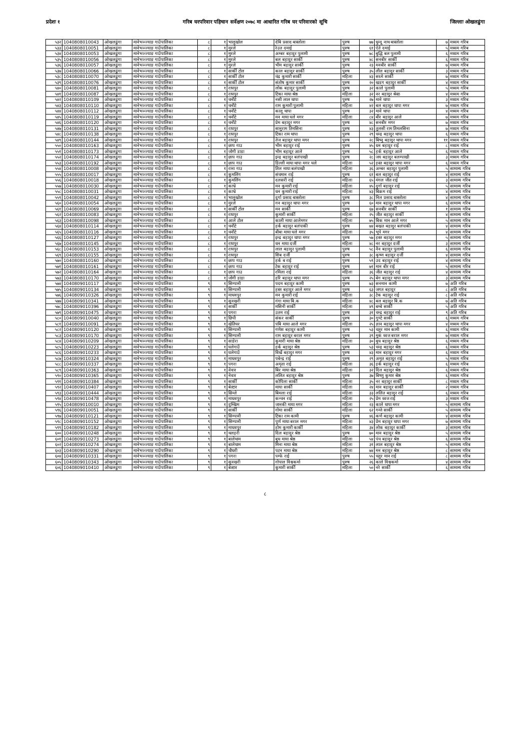प्रदेशः १ गरिब घरपरिवार पहिचान सर्वेक्षण २०७८ मा आधारित गरिब घर परिवारको सूचि जिल्लाः ओखलढुंगा
| ५३२ | 1040808010043 | ओखलढुंगा | मानेभञ्ज्याङ गाउँपालिका | ८ | १ | भालुखोल | देबि प्रसाद बास्तोला | पुरुष | ७७ | धुन्दू नाथ बास्तोला | ७ | मध्यम गरिब |
| ५३३ | 1040808010051 | ओखलढुंगा | मानेभञ्ज्याङ गाउँपालिका | ८ | १ | मुरले | रेउत दमाई | पुरुष | ६१ | ऐते दमाई | ५ | मध्यम गरिब |
| ५३४ | 1040808010053 | ओखलढुंगा | मानेभञ्ज्याङ गाउँपालिका | ८ | १ | मुरले | अम्बर बहादुर पुलामी | पुरुष | ७८ | बुद्धि बल पुलामी | ६ | मध्यम गरिब |
| ५३५ | 1040808010056 | ओखलढुंगा | मानेभञ्ज्याङ गाउँपालिका | ८ | १ | मुरले | बल बहादुर सार्की | पुरुष | ४८ | सनबीर सार्की | ६ | मध्यम गरिब |
| ५३६ | 1040808010057 | ओखलढुंगा | मानेभञ्ज्याङ गाउँपालिका | ८ | १ | मुरले | भीम बहादुर सार्की | पुरुष | २३ | मनबीर सार्की | ७ | मध्यम गरिब |
| ५३७ | 1040808010066 | ओखलढुंगा | मानेभञ्ज्याङ गाउँपालिका | ८ | १ | सार्की टोल | काल बहादुर सार्की | पुरुष | ३५ | लील बहादुर सार्की | ३ | मध्यम गरिब |
| ५३८ | 1040808010070 | ओखलढुंगा | मानेभञ्ज्याङ गाउँपालिका | ८ | १ | सार्की टोल | चंद्र कुमारी सार्की | महिला | ४३ | सम्र्मे सार्की | ७ | मध्यम गरिब |
| ५३९ | 1040808010076 | ओखलढुंगा | मानेभञ्ज्याङ गाउँपालिका | ८ | १ | सार्की टोल | संतोष कुमार सार्की | पुरुष | २० | खडग बहादुर सार्की | ४ | मध्यम गरिब |
| ५४० | 1040808010081 | ओखलढुंगा | मानेभञ्ज्याङ गाउँपालिका | ८ | १ | राघपुर | लोक बहादुर पुलामी | पुरुष | ३२ | काले पुलामी | ५ | मध्यम गरिब |
| ५४१ | 1040808010087 | ओखलढुंगा | मानेभञ्ज्याङ गाउँपालिका | ८ | १ | राघपुर | टिका माया श्रेष्ठ | महिला | ३२ | नर बहादुर श्रेस्ठ | ४ | मध्यम गरिब |
| ५४२ | 1040808010109 | ओखलढुंगा | मानेभञ्ज्याङ गाउँपालिका | ८ | १ | चनौटे | नसी लाल थापा | पुरुष | २७ | माने थापा | ३ | मध्यम गरिब |
| ५४३ | 1040808010110 | ओखलढुंगा | मानेभञ्ज्याङ गाउँपालिका | ८ | १ | चनौटे | राम कुमारी पुलामी | महिला | ४२ | बल बहादुर थापा मगर | ७ | मध्यम गरिब |
| ५४४ | 1040808010112 | ओखलढुंगा | मानेभञ्ज्याङ गाउँपालिका | ८ | १ | चनौटे | कालू थापा | पुरुष | ३२ | माने थापा | ४ | मध्यम गरिब |
| ५४५ | 1040808010119 | ओखलढुंगा | मानेभञ्ज्याङ गाउँपालिका | ८ | १ | चनौटे | मन माया घले मगर | महिला | ८४ | बीर बहादुर आले | ७ | मध्यम गरिब |
| ५४६ | 1040808010120 | ओखलढुंगा | मानेभञ्ज्याङ गाउँपालिका | ८ | १ | चनौटे | प्रेम बहादूर मगर | पुरुष | ४८ | सनबीर मगर | ७ | मध्यम गरिब |
| ५४७ | 1040808010131 | ओखलढुंगा | मानेभञ्ज्याङ गाउँपालिका | ८ | १ | राघपुर | सानुराम तिमसिना | पुरुष | ४३ | तुलसी राम तिमलसिना | ७ | मध्यम गरिब |
| ५४८ | 1040808010138 | ओखलढुंगा | मानेभञ्ज्याङ गाउँपालिका | ८ | १ | राघपुर | टिका राम थापा | पुरुष | २९ | चन्द्र बहादुर थापा | ६ | मध्यम गरिब |
| ५४९ | 1040808010144 | ओखलढुंगा | मानेभञ्ज्याङ गाउँपालिका | ८ | १ | राघपुर | तेज बहादुर थापा मगर | पुरुष | २८ | बिष्नु बहादुर थापा मगर | ११ | मध्यम गरिब |
| ५५० | 1040808010163 | ओखलढुंगा | मानेभञ्ज्याङ गाउँपालिका | ८ | १ | छाप गाउ | भीम बहादुर राई | पुरुष | ४५ | धन बहादुर राई | ८ | मध्यम गरिब |
| ५५१ | 1040808010173 | ओखलढुंगा | मानेभञ्ज्याङ गाउँपालिका | ८ | १ | जोगी डाडा | भीम बहादूर आले | पुरुष | ५८ | हर्क बहादुर आले | ६ | मध्यम गरिब |
| ५५२ | 1040808010174 | ओखलढुंगा | मानेभञ्ज्याङ गाउँपालिका | ८ | १ | छाप गाउ | इन्द्र बहादुर बलंपाखी | पुरुष | २८ | जय बहादुर बलम्पाखी | ३ | मध्यम गरिब |
| ५५३ | 1040808010192 | ओखलढुंगा | मानेभञ्ज्याङ गाउँपालिका | ८ | १ | छाप गाउ | डिल्ली माया थापा मगर घले | महिला | ५२ | हस्त बहादुर थापा मगर | ६ | मध्यम गरिब |
| ५५४ | 1040808010008 | ओखलढुंगा | मानेभञ्ज्याङ गाउँपालिका | ८ | १ | राना गाउ | तिल माया बलंपाखी | महिला | ३६ | अम्बर बहादुर पुलामी | ५ | सामान्य गरिब |
| ५५५ | 1040808010017 | ओखलढुंगा | मानेभञ्ज्याङ गाउँपालिका | ८ | १ | कुमलिंग | संचमान राई | पुरुष | ६१ | बल बहादुर राई | ४ | सामान्य गरिब |
| ५५६ | 1040808010018 | ओखलढुंगा | मानेभञ्ज्याङ गाउँपालिका | ८ | १ | कुमलिंग | दलसरी राई | महिला | ६५ | मंगल जीत राई | ३ | सामान्य गरिब |
| ५५७ | 1040808010030 | ओखलढुंगा | मानेभञ्ज्याङ गाउँपालिका | ८ | १ | काभ्रे | मन कुमारी राई | महिला | ४५ | दुर्गा बहादुर राई | ५ | सामान्य गरिब |
| ५५८ | 1040808010031 | ओखलढुंगा | मानेभञ्ज्याङ गाउँपालिका | ८ | १ | काभ्रे | धन कुमारी राई | महिला | ४३ | बिक्रम राई | ४ | सामान्य गरिब |
| ५५९ | 1040808010042 | ओखलढुंगा | मानेभञ्ज्याङ गाउँपालिका | ८ | १ | भालुखोल | दुर्गा प्रसाद बास्तोला | पुरुष | ३८ | निल प्रसाद बास्तोला | ४ | सामान्य गरिब |
| ५६० | 1040808010054 | ओखलढुंगा | मानेभञ्ज्याङ गाउँपालिका | ८ | १ | मुरले | गन बहादुर थापा मगर | पुरुष | ६० | मान बहादुर थापा मगर | ६ | सामान्य गरिब |
| ५६१ | 1040808010069 | ओखलढुंगा | मानेभञ्ज्याङ गाउँपालिका | ८ | १ | सार्की टोल | मन सार्की | पुरुष | ६७ | सनबीर सार्की | १ | सामान्य गरिब |
| ५६२ | 1040808010083 | ओखलढुंगा | मानेभञ्ज्याङ गाउँपालिका | ८ | १ | राघपुर | कुमारी सार्की | महिला | २५ | जीत बहादुर सार्की | ४ | सामान्य गरिब |
| ५६३ | 1040808010098 | ओखलढुंगा | मानेभञ्ज्याङ गाउँपालिका | ८ | १ | आले टोल | काली माया आलेमगर | महिला | ७५ | बिक मान आले मगर | ५ | सामान्य गरिब |
| ५६४ | 1040808010114 | ओखलढुंगा | मानेभञ्ज्याङ गाउँपालिका | ८ | १ | चनौटे | हर्क बहादुर बलंपाकी | पुरुष | ७४ | बखत बहादुर बलंपाकी | ४ | सामान्य गरिब |
| ५६५ | 1040808010116 | ओखलढुंगा | मानेभञ्ज्याङ गाउँपालिका | ८ | १ | चनौटे | बीबा माया घले मगर | महिला | ३५ | भूपे मगर | ४ | सामान्य गरिब |
| ५६६ | 1040808010127 | ओखलढुंगा | मानेभञ्ज्याङ गाउँपालिका | ८ | १ | राघपुर | इन्द्र बहादुर थापा मगर | पुरुष | ५७ | हस्त बहादुर मगर | ५ | सामान्य गरिब |
| ५६७ | 1040808010145 | ओखलढुंगा | मानेभञ्ज्याङ गाउँपालिका | ८ | १ | राघपुर | धन माया दर्जी | महिला | ४८ | नर बहादुर दर्जी | ३ | सामान्य गरिब |
| ५६८ | 1040808010153 | ओखलढुंगा | मानेभञ्ज्याङ गाउँपालिका | ८ | १ | राघपुर | लाल बहादुर पुलामी | पुरुष | ५८ | नैन बहादुर पुलामी | ६ | सामान्य गरिब |
| ५६९ | 1040808010155 | ओखलढुंगा | मानेभञ्ज्याङ गाउँपालिका | ८ | १ | राघपुर | शिब दर्जी | पुरुष | ३८ | कृष्ण बहादुर दर्जी | ४ | सामान्य गरिब |
| ५७० | 1040808010160 | ओखलढुंगा | मानेभञ्ज्याङ गाउँपालिका | ८ | १ | छाप गाउ | हर्क ब राई | पुरुष | ५९ | उद बहादुर राई | ४ | सामान्य गरिब |
| ५७१ | 1040808010161 | ओखलढुंगा | मानेभञ्ज्याङ गाउँपालिका | ८ | १ | छाप गाउ | टेक बहादुर राई | पुरुष | ७१ | मान बीर राई | ५ | सामान्य गरिब |
| ५७२ | 1040808010164 | ओखलढुंगा | मानेभञ्ज्याङ गाउँपालिका | ८ | १ | छाप गाउ | रमिला राई | महिला | ३६ | जीत बहादुर राई | ४ | सामान्य गरिब |
| ५७३ | 1040808010170 | ओखलढुंगा | मानेभञ्ज्याङ गाउँपालिका | ८ | १ | जोगी डाडा | हरि बहादुर थापा मगर | पुरुष | २५ | बेग बहादुर थापा मगर | ३ | सामान्य गरिब |
| ५७४ | 1040809010117 | ओखलढुंगा | मानेभञ्ज्याङ गाउँपालिका | ९ | १ | सिम्पानी | पदम बहादुर कामी | पुरुष | ७३ | सनमान कामी | ७ | अति गरिब |
| ५७५ | 1040809010134 | ओखलढुंगा | मानेभञ्ज्याङ गाउँपालिका | ९ | १ | सिम्पानी | हस्त बहादुर आले मगर | पुरुष | ६३ | जगत बहादुर | ८ | अति गरिब |
| ५७६ | 1040809010326 | ओखलढुंगा | मानेभञ्ज्याङ गाउँपालिका | ९ | १ | माधवपुर | मन कुमारी राई | महिला | ३८ | टेक बहादुर राई | ८ | अति गरिब |
| ५७७ | 1040809010341 | ओखलढुंगा | मानेभञ्ज्याङ गाउँपालिका | ९ | १ | सुनखरी | गंगा माया बि.क | महिला | ४८ | बल बहादुर बि.क | ७ | अति गरिब |
| ५७८ | 1040809010396 | ओखलढुंगा | मानेभञ्ज्याङ गाउँपालिका | ९ | १ | सार्की | मसिनी सार्की | महिला | ४९ | बम्बे सार्की | ५ | अति गरिब |
| ५७९ | 1040809010475 | ओखलढुंगा | मानेभञ्ज्याङ गाउँपालिका | ९ | १ | पगरा | उतम राई | पुरुष | ३१ | चन्द्र बहादुर राई | ९ | अति गरिब |
| ५८० | 1040809010040 | ओखलढुंगा | मानेभञ्ज्याङ गाउँपालिका | ९ | १ | छिपी | संकर सार्की | पुरुष | ३० | गुण्टे सार्की | ६ | मध्यम गरिब |
| ५८१ | 1040809010091 | ओखलढुंगा | मानेभञ्ज्याङ गाउँपालिका | ९ | १ | खेतिघर | पबि माया आले मगर | महिला | २५ | ज्ञान बहादुर थापा मगर | ४ | मध्यम गरिब |
| ५८२ | 1040809010120 | ओखलढुंगा | मानेभञ्ज्याङ गाउँपालिका | ९ | १ | सिम्पानी | गणेश बहादुर कामी | पुरुष | ५३ | चतुर मान कामी | ६ | मध्यम गरिब |
| ५८३ | 1040809010170 | ओखलढुंगा | मानेभञ्ज्याङ गाउँपालिका | ९ | १ | सिम्पानी | राम बहादुर बराल मगर | पुरुष | ३९ | मुकं ध्वज बराल मगर | ७ | मध्यम गरिब |
| ५८४ | 1040809010209 | ओखलढुंगा | मानेभञ्ज्याङ गाउँपालिका | ९ | १ | साडेरा | कुमारी माया श्रेष्ठ | महिला | ३० | बुध बहादुर श्रेष्ठ | ६ | मध्यम गरिब |
| ५८५ | 1040809010223 | ओखलढुंगा | मानेभञ्ज्याङ गाउँपालिका | ९ | १ | घलेगाउँ | हर्क बहादुर श्रेष्ठ | पुरुष | ५३ | चन्द्र बहादुर श्रेष्ठ | ६ | मध्यम गरिब |
| ५८६ | 1040809010233 | ओखलढुंगा | मानेभञ्ज्याङ गाउँपालिका | ९ | १ | घलेगाउँ | विर्खे बहादुर मगर | पुरुष | ४३ | मान बहादुर मगर | ६ | मध्यम गरिब |
| ५८७ | 1040809010324 | ओखलढुंगा | मानेभञ्ज्याङ गाउँपालिका | ९ | १ | माधवपुर | पबेन्द्र राई | पुरुष | २९ | अमृत बहादुर राई | ५ | मध्यम गरिब |
| ५८८ | 1040809010337 | ओखलढुंगा | मानेभञ्ज्याङ गाउँपालिका | ९ | १ | पगरा | अमृता राई | महिला | ३६ | हर्क बहादुर राई | ६ | मध्यम गरिब |
| ५८९ | 1040809010363 | ओखलढुंगा | मानेभञ्ज्याङ गाउँपालिका | ९ | १ | नेवार | बिर माया श्रेष्ठ | महिला | ३२ | दिल बहादुर श्रेष्ठ | ६ | मध्यम गरिब |
| ५९० | 1040809010365 | ओखलढुंगा | मानेभञ्ज्याङ गाउँपालिका | ९ | १ | नेवार | ललित बहादुर श्रेष्ठ | पुरुष | ३७ | बिष्णु कुमार श्रेष्ठ | ६ | मध्यम गरिब |
| ५९१ | 1040809010384 | ओखलढुंगा | मानेभञ्ज्याङ गाउँपालिका | ९ | १ | सार्की | कोपिला सार्की | महिला | ३५ | नर बहादुर सार्की | ८ | मध्यम गरिब |
| ५९२ | 1040809010407 | ओखलढुंगा | मानेभञ्ज्याङ गाउँपालिका | ९ | १ | बेल्टार | माया सार्की | महिला | २४ | मान बहादुर सार्की | २ | मध्यम गरिब |
| ५९३ | 1040809010444 | ओखलढुंगा | मानेभञ्ज्याङ गाउँपालिका | ९ | १ | सिम्ले | बिमला राई | महिला | ३३ | ललित बहादुर राई | ६ | मध्यम गरिब |
| ५९४ | 1040809010478 | ओखलढुंगा | मानेभञ्ज्याङ गाउँपालिका | ९ | १ | माधवपुर | कन्चन राई | महिला | २५ | प्रेम ध्वज राई | ३ | मध्यम गरिब |
| ५९५ | 1040809010010 | ओखलढुंगा | मानेभञ्ज्याङ गाउँपालिका | ९ | १ | दुम्खिम | जानकी माया मगर | महिला | २३ | काले थापा मगर | ५ | सामान्य गरिब |
| ५९६ | 1040809010051 | ओखलढुंगा | मानेभञ्ज्याङ गाउँपालिका | ९ | १ | सार्की | गोमा सार्की | महिला | ६२ | गन्जे सार्की | ५ | सामान्य गरिब |
| ५९७ | 1040809010121 | ओखलढुंगा | मानेभञ्ज्याङ गाउँपालिका | ९ | १ | सिम्पानी | टिका राम कामी | पुरुष | ४६ | कर्ण बहादुर कामी | ४ | सामान्य गरिब |
| ५९८ | 1040809010152 | ओखलढुंगा | मानेभञ्ज्याङ गाउँपालिका | ९ | १ | सिम्पानी | पुर्ण माया बराल मगर | महिला | ४३ | प्रेम बहादुर थापा मगर | ७ | सामान्य गरिब |
| ५९९ | 1040809010182 | ओखलढुंगा | मानेभञ्ज्याङ गाउँपालिका | ९ | १ | माधवपुर | होम कुमारी कार्की | महिला | ३४ | लोक बहादुर कार्की | ३ | सामान्य गरिब |
| ६०० | 1040809010248 | ओखलढुंगा | मानेभञ्ज्याङ गाउँपालिका | ९ | १ | थलहरी | दिल बहादुर श्रेष्ठ | पुरुष | ७० | मान बहादुर श्रेष्ठ | ५ | सामान्य गरिब |
| ६०१ | 1040809010273 | ओखलढुंगा | मानेभञ्ज्याङ गाउँपालिका | ९ | १ | बालेथाम | बुध माया श्रेष्ठ | महिला | ५४ | पंच बहादुर श्रेष्ठ | ६ | सामान्य गरिब |
| ६०२ | 1040809010274 | ओखलढुंगा | मानेभञ्ज्याङ गाउँपालिका | ९ | १ | बालेथाम | मिना माया श्रेष्ठ | महिला | ३१ | लाल बहादुर श्रेष्ठ | ५ | सामान्य गरिब |
| ६०३ | 1040809010290 | ओखलढुंगा | मानेभञ्ज्याङ गाउँपालिका | ९ | १ | चौधरी | पटन माया श्रेष्ठ | महिला | ७४ | मन बहादुर श्रेष्ठ | ८ | सामान्य गरिब |
| ६०४ | 1040809010331 | ओखलढुंगा | मानेभञ्ज्याङ गाउँपालिका | ९ | १ | पगरा | पम्फे राई | पुरुष | ५५ | चतुर मान राई | ८ | सामान्य गरिब |
| ६०५ | 1040809010343 | ओखलढुंगा | मानेभञ्ज्याङ गाउँपालिका | ९ | १ | सुनखरी | गोपाल विश्वकर्मा | पुरुष | २६ | काले विश्वकर्मा | ४ | सामान्य गरिब |
| ६०६ | 1040809010410 | ओखलढुंगा | मानेभञ्ज्याङ गाउँपालिका | ९ | १ | बेल्टार | कुमारी सार्की | महिला | ५० | नरे सार्की | ६ | सामान्य गरिब |
८